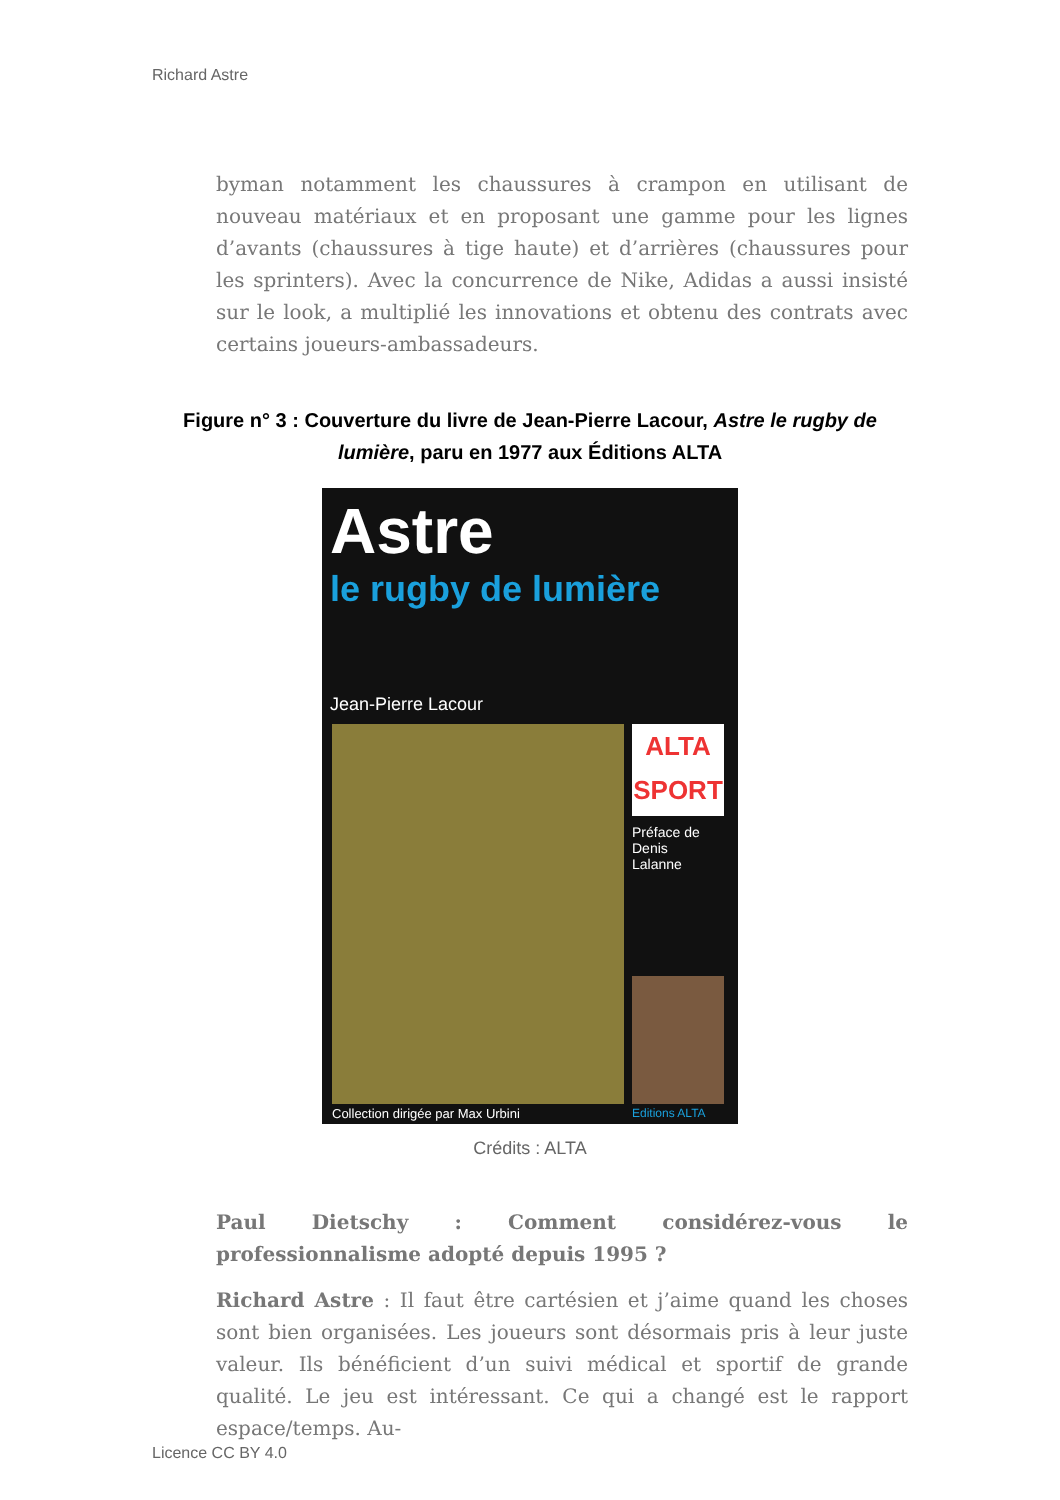Richard Astre
byman notamment les chaussures à crampon en utilisant de nouveau matériaux et en proposant une gamme pour les lignes d’avants (chaussures à tige haute) et d’arrières (chaussures pour les sprinters). Avec la concurrence de Nike, Adidas a aussi insisté sur le look, a multiplié les innovations et obtenu des contrats avec certains joueurs-ambassadeurs.
Figure n° 3 : Couverture du livre de Jean-Pierre Lacour, Astre le rugby de lumière, paru en 1977 aux Éditions ALTA
Astre
le rugby de lumière
Jean-Pierre Lacour
ALTA
SPORT
Préface de
Denis
Lalanne
Collection dirigée par Max Urbini
Editions ALTA
Crédits : ALTA
Paul Dietschy : Comment considérez-vous le professionnalisme adopté depuis 1995 ?
Richard Astre : Il faut être cartésien et j’aime quand les choses sont bien organisées. Les joueurs sont désormais pris à leur juste valeur. Ils bénéficient d’un suivi médical et sportif de grande qualité. Le jeu est intéressant. Ce qui a changé est le rapport espace/temps. Au-
Licence CC BY 4.0